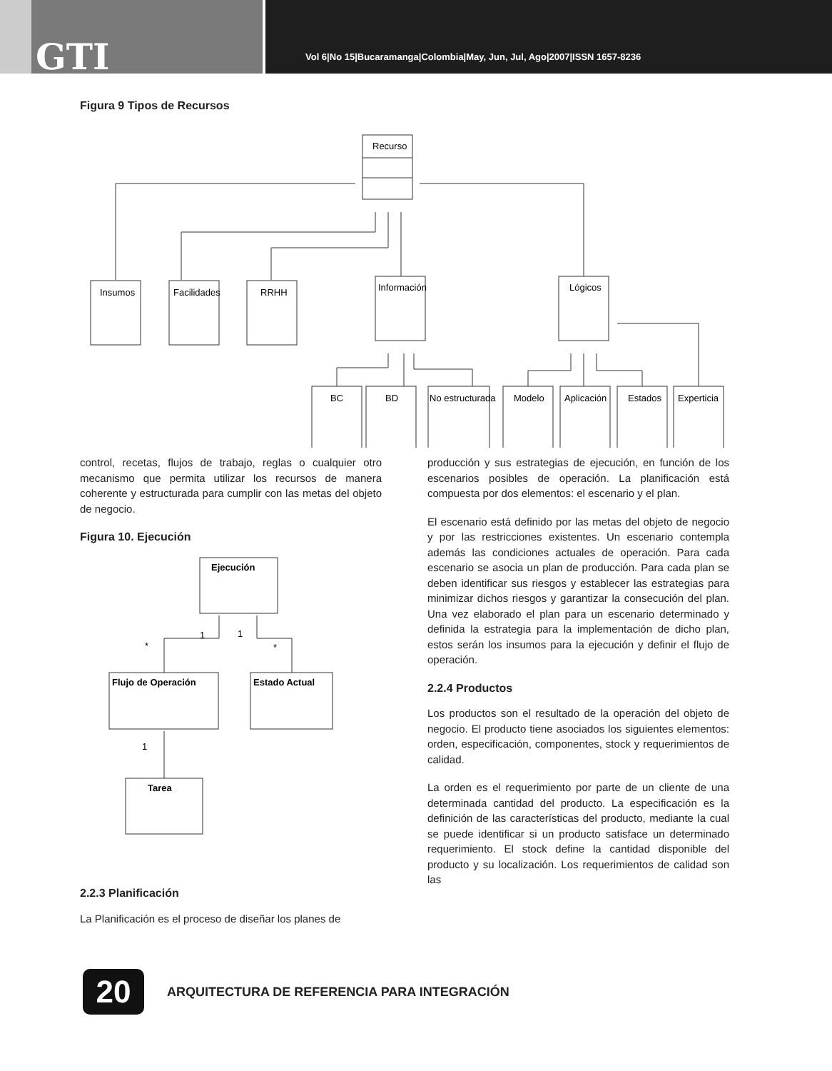GTI
Vol 6|No 15|Bucaramanga|Colombia|May, Jun, Jul, Ago|2007|ISSN 1657-8236
Figura 9 Tipos de Recursos
Insumos
Facilidades
RRHH
Información
Lógicos
Recurso
BC
BD
No estructurada
Modelo
Aplicación
Estados
Experticia
control, recetas, flujos de trabajo, reglas o cualquier otro mecanismo que permita utilizar los recursos de manera coherente y estructurada para cumplir con las metas del objeto de negocio.
Figura 10. Ejecución
Ejecución
Flujo de Operación
Estado Actual
Tarea
1
1
*
*
1
2.2.3 Planificación
La Planificación es el proceso de diseñar los planes de
producción y sus estrategias de ejecución, en función de los escenarios posibles de operación. La planificación está compuesta por dos elementos: el escenario y el plan.
El escenario está definido por las metas del objeto de negocio y por las restricciones existentes. Un escenario contempla además las condiciones actuales de operación. Para cada escenario se asocia un plan de producción. Para cada plan se deben identificar sus riesgos y establecer las estrategias para minimizar dichos riesgos y garantizar la consecución del plan. Una vez elaborado el plan para un escenario determinado y definida la estrategia para la implementación de dicho plan, estos serán los insumos para la ejecución y definir el flujo de operación.
2.2.4 Productos
Los productos son el resultado de la operación del objeto de negocio. El producto tiene asociados los siguientes elementos: orden, especificación, componentes, stock y requerimientos de calidad.
La orden es el requerimiento por parte de un cliente de una determinada cantidad del producto. La especificación es la definición de las características del producto, mediante la cual se puede identificar si un producto satisface un determinado requerimiento. El stock define la cantidad disponible del producto y su localización. Los requerimientos de calidad son las
20
ARQUITECTURA DE REFERENCIA PARA INTEGRACIÓN